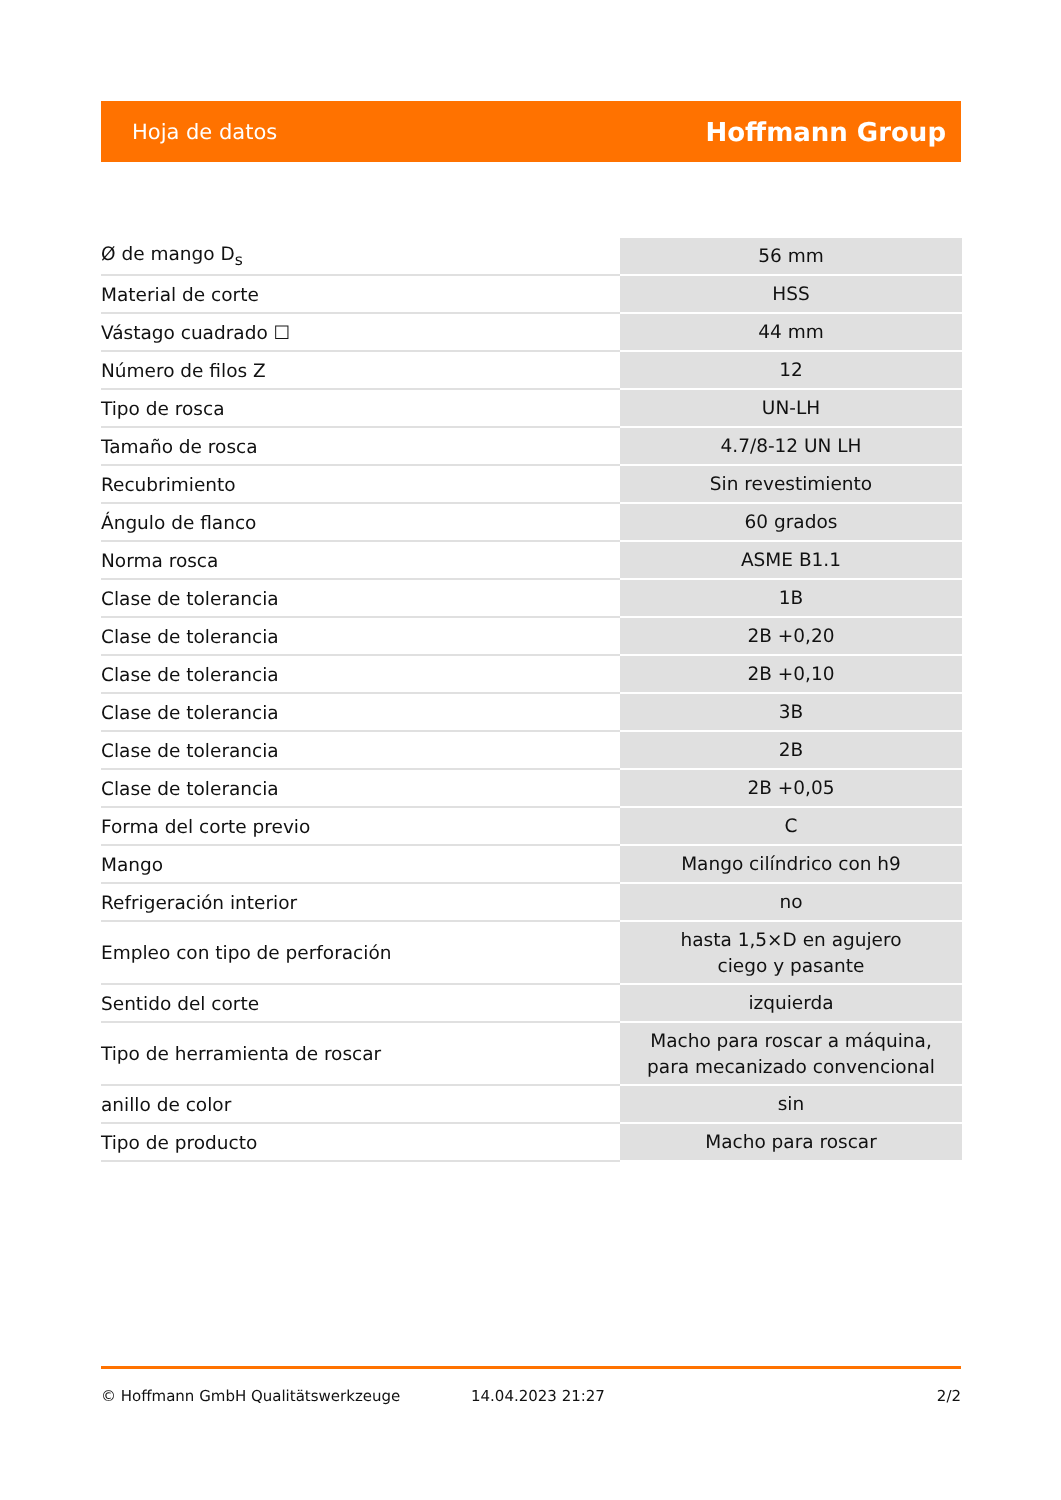Hoja de datos Hoffmann Group
| Ø de mango D<sub>s</sub> | 56 mm |
| Material de corte | HSS |
| Vástago cuadrado ☐ | 44 mm |
| Número de filos Z | 12 |
| Tipo de rosca | UN-LH |
| Tamaño de rosca | 4.7/8-12 UN LH |
| Recubrimiento | Sin revestimiento |
| Ángulo de flanco | 60 grados |
| Norma rosca | ASME B1.1 |
| Clase de tolerancia | 1B |
| Clase de tolerancia | 2B +0,20 |
| Clase de tolerancia | 2B +0,10 |
| Clase de tolerancia | 3B |
| Clase de tolerancia | 2B |
| Clase de tolerancia | 2B +0,05 |
| Forma del corte previo | C |
| Mango | Mango cilíndrico con h9 |
| Refrigeración interior | no |
| Empleo con tipo de perforación | hasta 1,5×D en agujero ciego y pasante |
| Sentido del corte | izquierda |
| Tipo de herramienta de roscar | Macho para roscar a máquina, para mecanizado convencional |
| anillo de color | sin |
| Tipo de producto | Macho para roscar |
© Hoffmann GmbH Qualitätswerkzeuge 14.04.2023 21:27 2/2